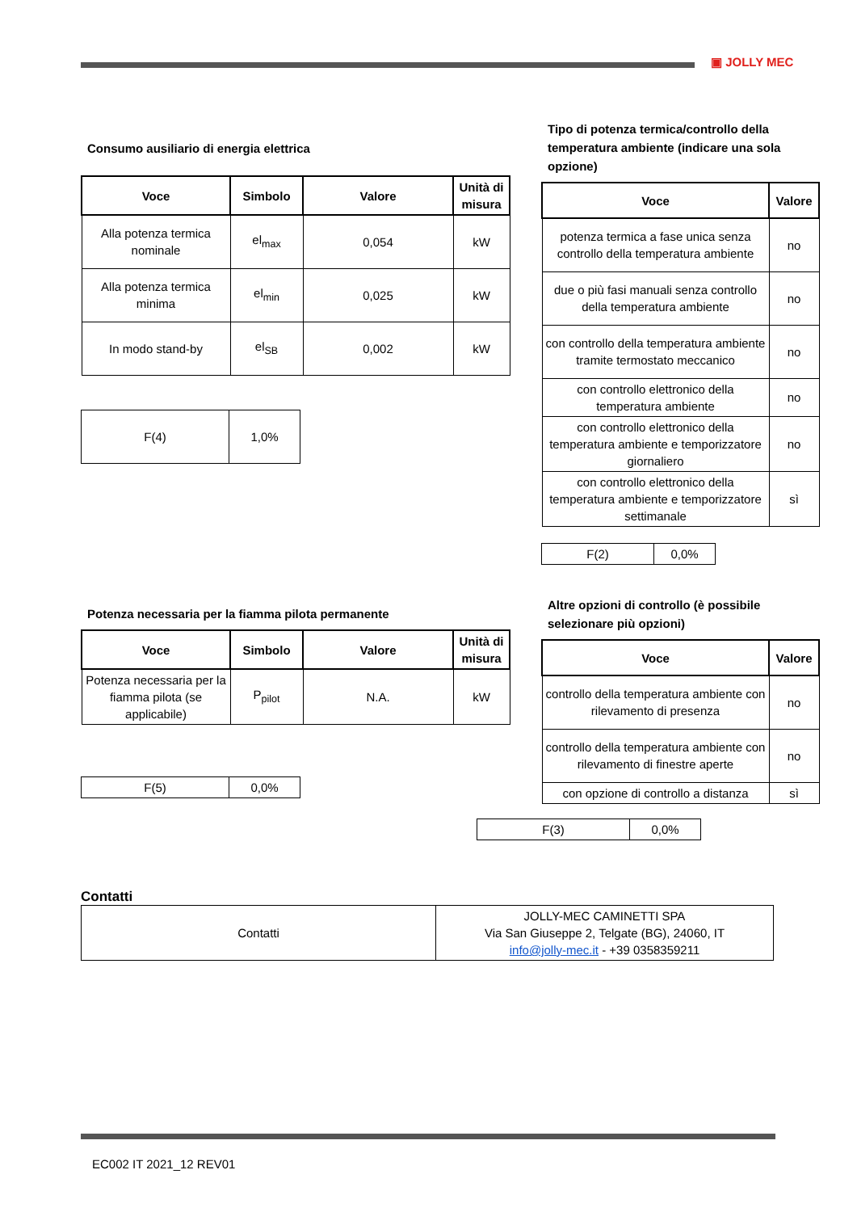▣ JOLLY MEC
Consumo ausiliario di energia elettrica
| Voce | Simbolo | Valore | Unità di misura |
| --- | --- | --- | --- |
| Alla potenza termica nominale | el<sub>max</sub> | 0,054 | kW |
| Alla potenza termica minima | el<sub>min</sub> | 0,025 | kW |
| In modo stand-by | el<sub>SB</sub> | 0,002 | kW |
| F(4) | 1,0% |
Tipo di potenza termica/controllo della temperatura ambiente (indicare una sola opzione)
| Voce | Valore |
| --- | --- |
| potenza termica a fase unica senza controllo della temperatura ambiente | no |
| due o più fasi manuali senza controllo della temperatura ambiente | no |
| con controllo della temperatura ambiente tramite termostato meccanico | no |
| con controllo elettronico della temperatura ambiente | no |
| con controllo elettronico della temperatura ambiente e temporizzatore giornaliero | no |
| con controllo elettronico della temperatura ambiente e temporizzatore settimanale | sì |
| F(2) | 0,0% |
Potenza necessaria per la fiamma pilota permanente
| Voce | Simbolo | Valore | Unità di misura |
| --- | --- | --- | --- |
| Potenza necessaria per la fiamma pilota (se applicabile) | P<sub>pilot</sub> | N.A. | kW |
| F(5) | 0,0% |
Altre opzioni di controllo (è possibile selezionare più opzioni)
| Voce | Valore |
| --- | --- |
| controllo della temperatura ambiente con rilevamento di presenza | no |
| controllo della temperatura ambiente con rilevamento di finestre aperte | no |
| con opzione di controllo a distanza | sì |
| F(3) | 0,0% |
Contatti
| Contatti | JOLLY-MEC CAMINETTI SPA Via San Giuseppe 2, Telgate (BG), 24060, IT info@jolly-mec.it - +39 0358359211 |
EC002 IT 2021_12 REV01